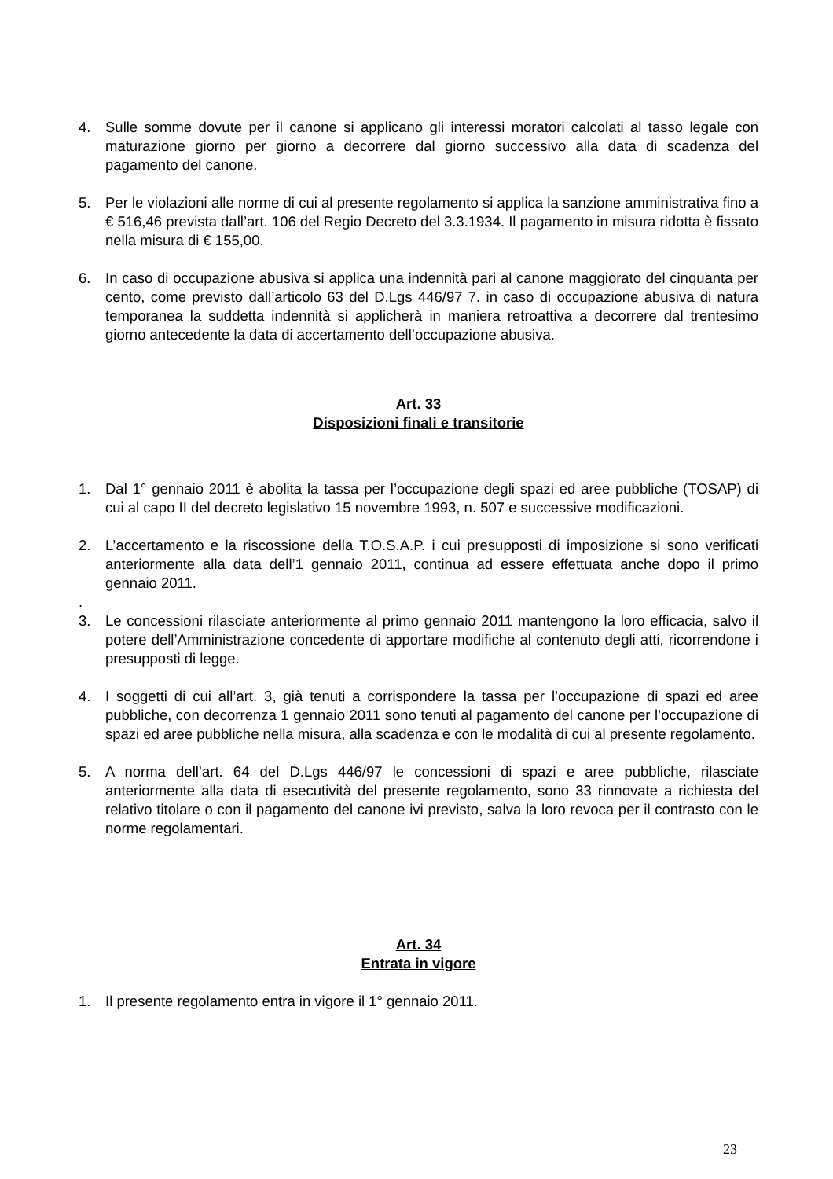4. Sulle somme dovute per il canone si applicano gli interessi moratori calcolati al tasso legale con maturazione giorno per giorno a decorrere dal giorno successivo alla data di scadenza del pagamento del canone.
5. Per le violazioni alle norme di cui al presente regolamento si applica la sanzione amministrativa fino a € 516,46 prevista dall’art. 106 del Regio Decreto del 3.3.1934. Il pagamento in misura ridotta è fissato nella misura di € 155,00.
6. In caso di occupazione abusiva si applica una indennità pari al canone maggiorato del cinquanta per cento, come previsto dall’articolo 63 del D.Lgs 446/97 7. in caso di occupazione abusiva di natura temporanea la suddetta indennità si applicherà in maniera retroattiva a decorrere dal trentesimo giorno antecedente la data di accertamento dell’occupazione abusiva.
Art. 33
Disposizioni finali e transitorie
1. Dal 1° gennaio 2011 è abolita la tassa per l’occupazione degli spazi ed aree pubbliche (TOSAP) di cui al capo II del decreto legislativo 15 novembre 1993, n. 507 e successive modificazioni.
2. L’accertamento e la riscossione della T.O.S.A.P. i cui presupposti di imposizione si sono verificati anteriormente alla data dell’1 gennaio 2011, continua ad essere effettuata anche dopo il primo gennaio 2011.
.
3. Le concessioni rilasciate anteriormente al primo gennaio 2011 mantengono la loro efficacia, salvo il potere dell’Amministrazione concedente di apportare modifiche al contenuto degli atti, ricorrendone i presupposti di legge.
4. I soggetti di cui all’art. 3, già tenuti a corrispondere la tassa per l’occupazione di spazi ed aree pubbliche, con decorrenza 1 gennaio 2011 sono tenuti al pagamento del canone per l’occupazione di spazi ed aree pubbliche nella misura, alla scadenza e con le modalità di cui al presente regolamento.
5. A norma dell’art. 64 del D.Lgs 446/97 le concessioni di spazi e aree pubbliche, rilasciate anteriormente alla data di esecutività del presente regolamento, sono 33 rinnovate a richiesta del relativo titolare o con il pagamento del canone ivi previsto, salva la loro revoca per il contrasto con le norme regolamentari.
Art. 34
Entrata in vigore
1. Il presente regolamento entra in vigore il 1° gennaio 2011.
23